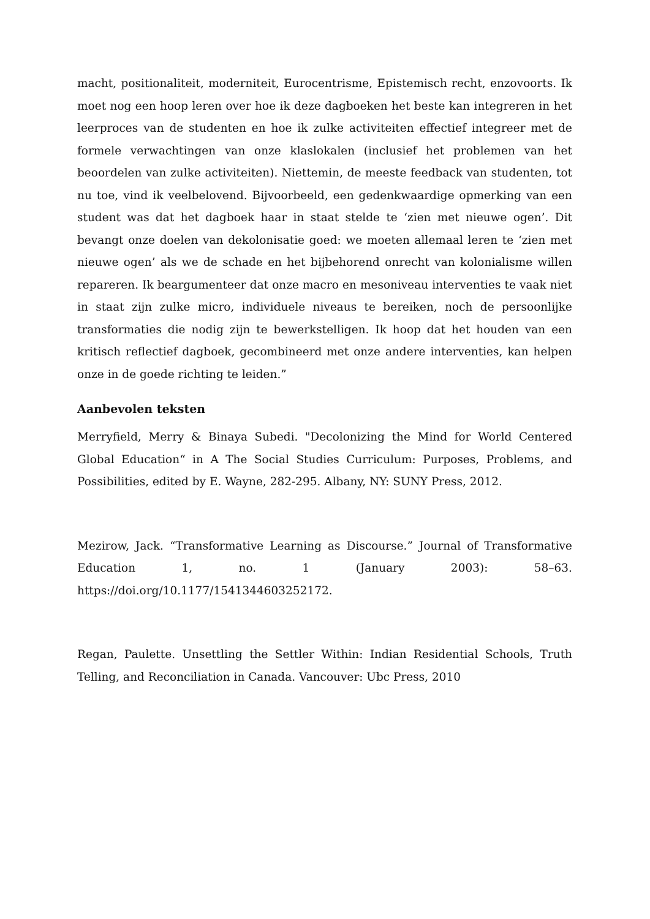macht, positionaliteit, moderniteit, Eurocentrisme, Epistemisch recht, enzovoorts. Ik moet nog een hoop leren over hoe ik deze dagboeken het beste kan integreren in het leerproces van de studenten en hoe ik zulke activiteiten effectief integreer met de formele verwachtingen van onze klaslokalen (inclusief het problemen van het beoordelen van zulke activiteiten). Niettemin, de meeste feedback van studenten, tot nu toe, vind ik veelbelovend. Bijvoorbeeld, een gedenkwaardige opmerking van een student was dat het dagboek haar in staat stelde te ‘zien met nieuwe ogen’. Dit bevangt onze doelen van dekolonisatie goed: we moeten allemaal leren te ‘zien met nieuwe ogen’ als we de schade en het bijbehorend onrecht van kolonialisme willen repareren. Ik beargumenteer dat onze macro en mesoniveau interventies te vaak niet in staat zijn zulke micro, individuele niveaus te bereiken, noch de persoonlijke transformaties die nodig zijn te bewerkstelligen. Ik hoop dat het houden van een kritisch reflectief dagboek, gecombineerd met onze andere interventies, kan helpen onze in de goede richting te leiden.”
Aanbevolen teksten
Merryfield, Merry & Binaya Subedi. "Decolonizing the Mind for World Centered Global Education“ in A The Social Studies Curriculum: Purposes, Problems, and Possibilities, edited by E. Wayne, 282-295. Albany, NY: SUNY Press, 2012.
Mezirow, Jack. “Transformative Learning as Discourse.” Journal of Transformative Education 1, no. 1 (January 2003): 58–63. https://doi.org/10.1177/1541344603252172.
Regan, Paulette. Unsettling the Settler Within: Indian Residential Schools, Truth Telling, and Reconciliation in Canada. Vancouver: Ubc Press, 2010